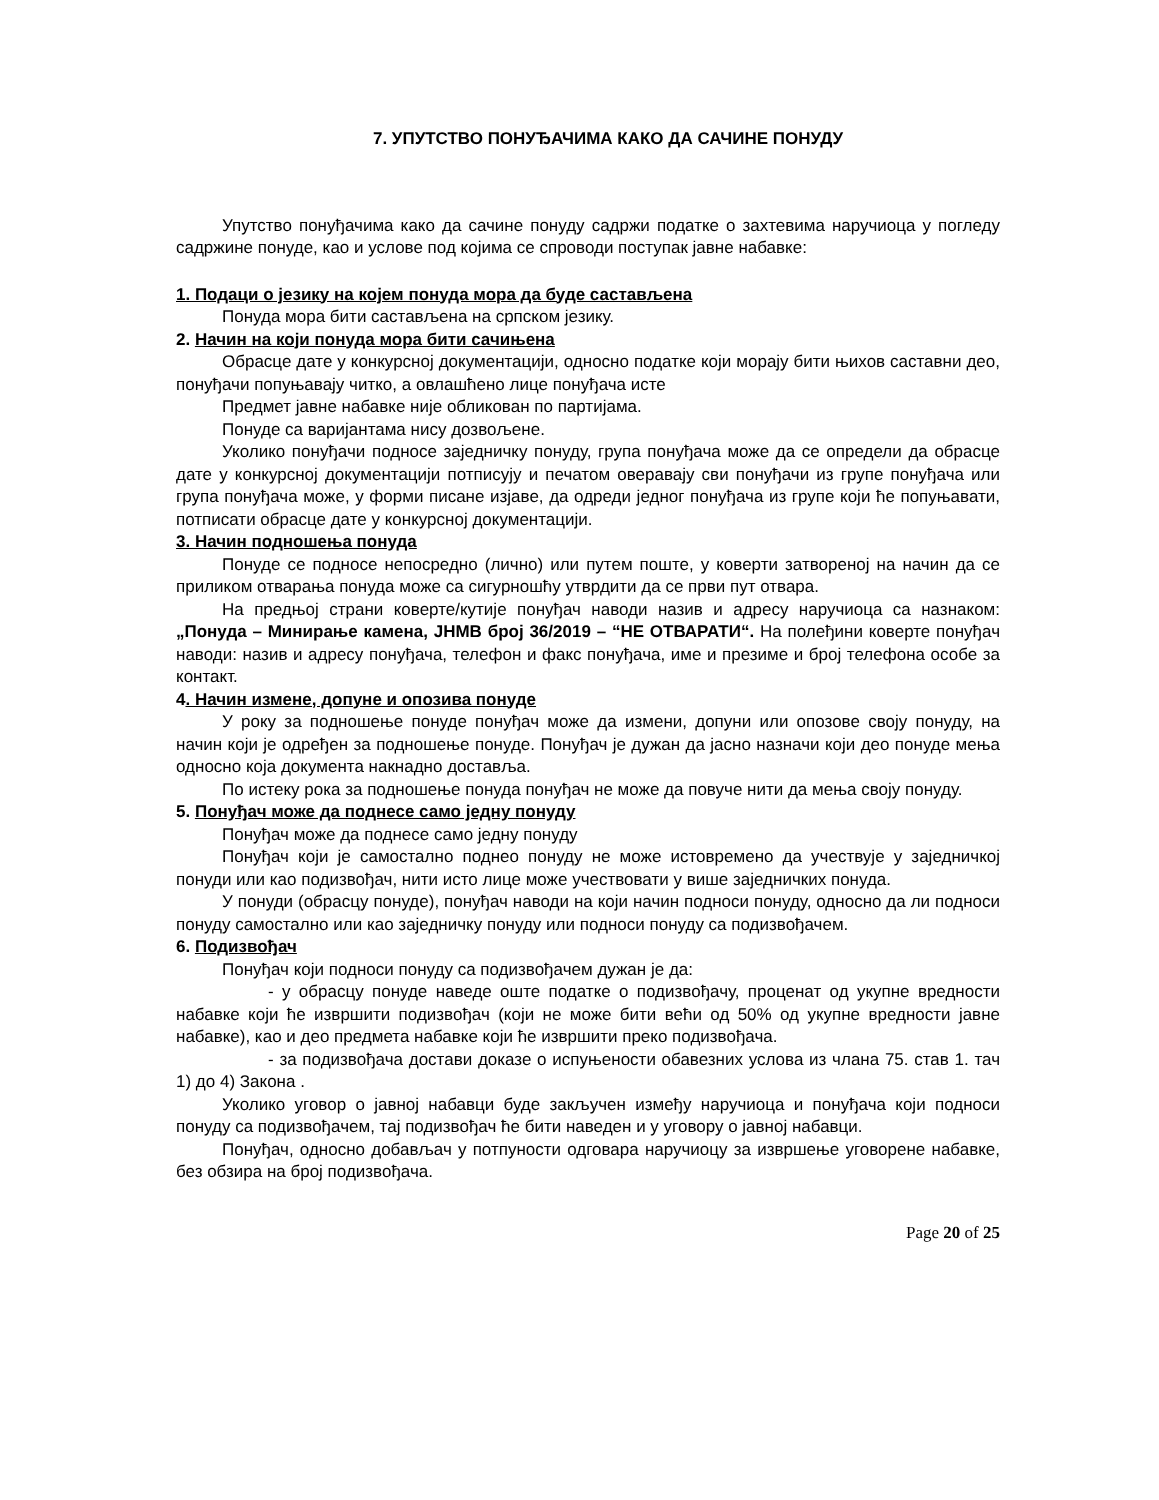7. УПУТСТВО ПОНУЂАЧИМА КАКО ДА САЧИНЕ ПОНУДУ
Упутство понуђачима како да сачине понуду садржи податке о захтевима наручиоца у погледу садржине понуде, као и услове под којима се спроводи поступак јавне набавке:
1. Подаци о језику на којем понуда мора да буде састављена
Понуда мора бити састављена на српском језику.
2. Начин на који понуда мора бити сачињена
Обрасце дате у конкурсној документацији, односно податке који морају бити њихов саставни део, понуђачи попуњавају читко, а овлашћено лице понуђача исте
Предмет јавне набавке није обликован по партијама.
Понуде са варијантама нису дозвољене.
Уколико понуђачи подносе заједничку понуду, група понуђача може да се определи да обрасце дате у конкурсној документацији потписују и печатом оверавају сви понуђачи из групе понуђача или група понуђача може, у форми писане изјаве, да одреди једног понуђача из групе који ће попуњавати, потписати обрасце дате у конкурсној документацији.
3. Начин подношења понуда
Понуде се подносе непосредно (лично) или путем поште, у коверти затвореној на начин да се приликом отварања понуда може са сигурношћу утврдити да се први пут отвара.
На предњој страни коверте/кутије понуђач наводи назив и адресу наручиоца са назнаком: „Понуда – Минирање камена, ЈНМВ број 36/2019 – “НЕ ОТВАРАТИ“. На полеђини коверте понуђач наводи: назив и адресу понуђача, телефон и факс понуђача, име и презиме и број телефона особе за контакт.
4. Начин измене, допуне и опозива понуде
У року за подношење понуде понуђач може да измени, допуни или опозове своју понуду, на начин који је одређен за подношење понуде. Понуђач је дужан да јасно назначи који део понуде мења односно која документа накнадно доставља.
По истеку рока за подношење понуда понуђач не може да повуче нити да мења своју понуду.
5. Понуђач може да поднесе само једну понуду
Понуђач може да поднесе само једну понуду
Понуђач који је самостално поднео понуду не може истовремено да учествује у заједничкој понуди или као подизвођач, нити исто лице може учествовати у више заједничких понуда.
У понуди (обрасцу понуде), понуђач наводи на који начин подноси понуду, односно да ли подноси понуду самостално или као заједничку понуду или подноси понуду са подизвођачем.
6. Подизвођач
Понуђач који подноси понуду са подизвођачем дужан је да:
- у обрасцу понуде наведе оште податке о подизвођачу, проценат од укупне вредности набавке који ће извршити подизвођач (који не може бити већи од 50% од укупне вредности јавне набавке), као и део предмета набавке који ће извршити преко подизвођача.
- за подизвођача достави доказе о испуњености обавезних услова из члана 75. став 1. тач 1) до 4) Закона .
Уколико уговор о јавној набавци буде закључен између наручиоца и понуђача који подноси понуду са подизвођачем, тај подизвођач ће бити наведен и у уговору о јавној набавци.
Понуђач, односно добављач у потпуности одговара наручиоцу за извршење уговорене набавке, без обзира на број подизвођача.
Page 20 of 25